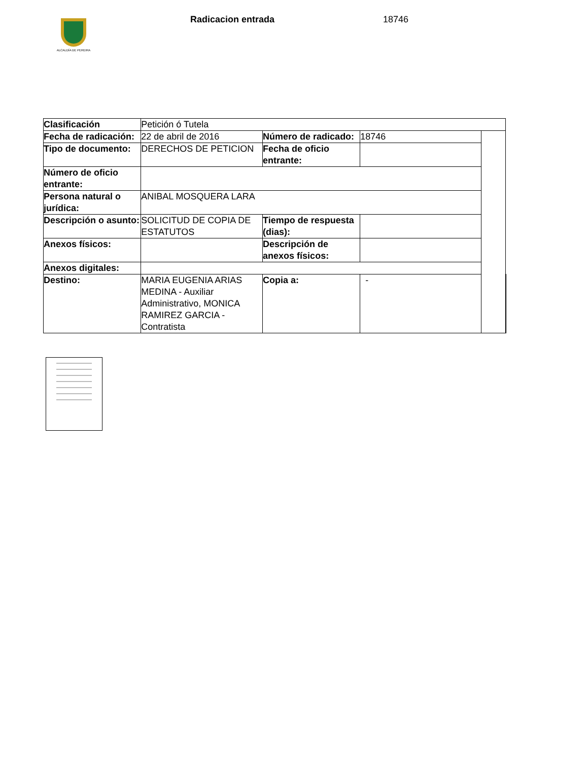ALCALDÍA DE PEREIRA
Radicacion entrada 18746
| Clasificación | Petición ó Tutela | | | | |
| Fecha de radicación: | 22 de abril de 2016 | Número de radicado: | 18746 | | |
| Tipo de documento: | DERECHOS DE PETICION | Fecha de oficio entrante: | | | |
| Número de oficio entrante: | | | | | |
| Persona natural o jurídica: | ANIBAL MOSQUERA LARA | | | | |
| Descripción o asunto: | SOLICITUD DE COPIA DE ESTATUTOS | Tiempo de respuesta (dias): | | | |
| Anexos físicos: | | Descripción de anexos físicos: | | | |
| Anexos digitales: | | | | | |
| Destino: | MARIA EUGENIA ARIAS MEDINA - Auxiliar Administrativo, MONICA RAMIREZ GARCIA - Contratista | Copia a: | - | | |